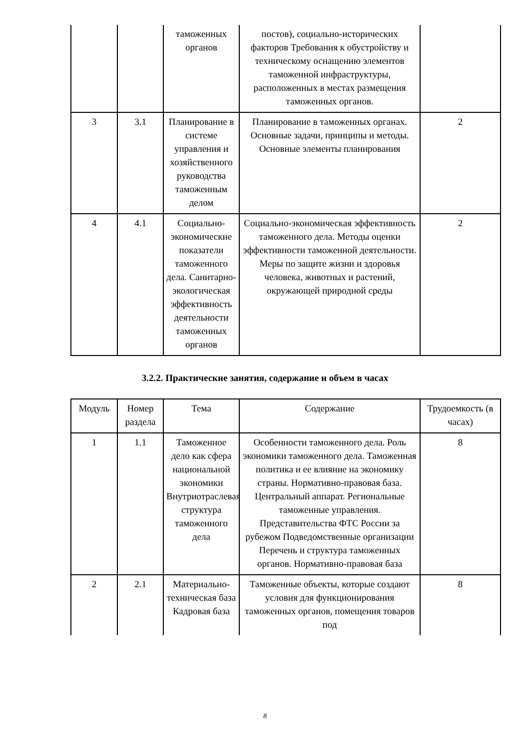| | | таможенных органов | постов), социально-исторических факторов Требования к обустройству и техническому оснащению элементов таможенной инфраструктуры, расположенных в местах размещения таможенных органов. | |
| 3 | 3.1 | Планирование в системе управления и хозяйственного руководства таможенным делом | Планирование в таможенных органах. Основные задачи, принципы и методы. Основные элементы планирования | 2 |
| 4 | 4.1 | Социально-экономические показатели таможенного дела. Санитарно-экологическая эффективность деятельности таможенных органов | Социально-экономическая эффективность таможенного дела. Методы оценки эффективности таможенной деятельности. Меры по защите жизни и здоровья человека, животных и растений, окружающей природной среды | 2 |
3.2.2. Практические занятия, содержание и объем в часах
| Модуль | Номер раздела | Тема | Содержание | Трудоемкость (в часах) |
| --- | --- | --- | --- | --- |
| 1 | 1.1 | Таможенное дело как сфера национальной экономики Внутриотраслевая структура таможенного дела | Особенности таможенного дела. Роль экономики таможенного дела. Таможенная политика и ее влияние на экономику страны. Нормативно-правовая база. Центральный аппарат. Региональные таможенные управления. Представительства ФТС России за рубежом Подведомственные организации Перечень и структура таможенных органов. Нормативно-правовая база | 8 |
| 2 | 2.1 | Материально-техническая база Кадровая база | Таможенные объекты, которые создают условия для функционирования таможенных органов, помещения товаров под | 8 |
8